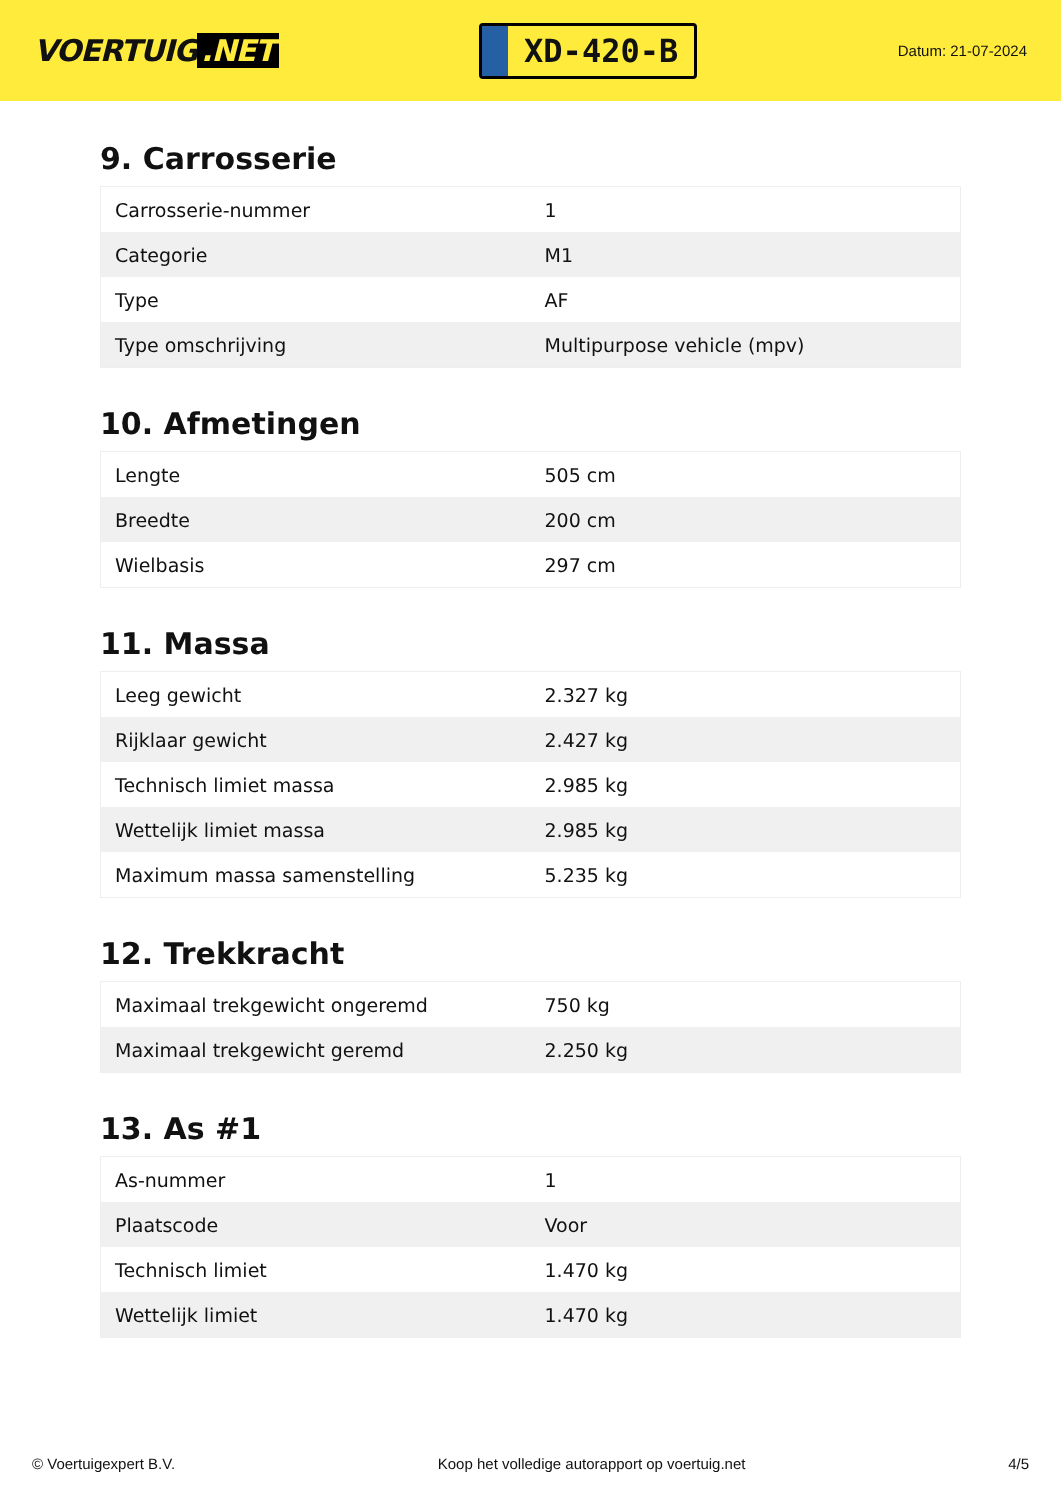VOERTUIG.NET
XD-420-B
Datum: 21-07-2024
9. Carrosserie
| Carrosserie-nummer | 1 |
| Categorie | M1 |
| Type | AF |
| Type omschrijving | Multipurpose vehicle (mpv) |
10. Afmetingen
| Lengte | 505 cm |
| Breedte | 200 cm |
| Wielbasis | 297 cm |
11. Massa
| Leeg gewicht | 2.327 kg |
| Rijklaar gewicht | 2.427 kg |
| Technisch limiet massa | 2.985 kg |
| Wettelijk limiet massa | 2.985 kg |
| Maximum massa samenstelling | 5.235 kg |
12. Trekkracht
| Maximaal trekgewicht ongeremd | 750 kg |
| Maximaal trekgewicht geremd | 2.250 kg |
13. As #1
| As-nummer | 1 |
| Plaatscode | Voor |
| Technisch limiet | 1.470 kg |
| Wettelijk limiet | 1.470 kg |
© Voertuigexpert B.V. Koop het volledige autorapport op voertuig.net 4/5